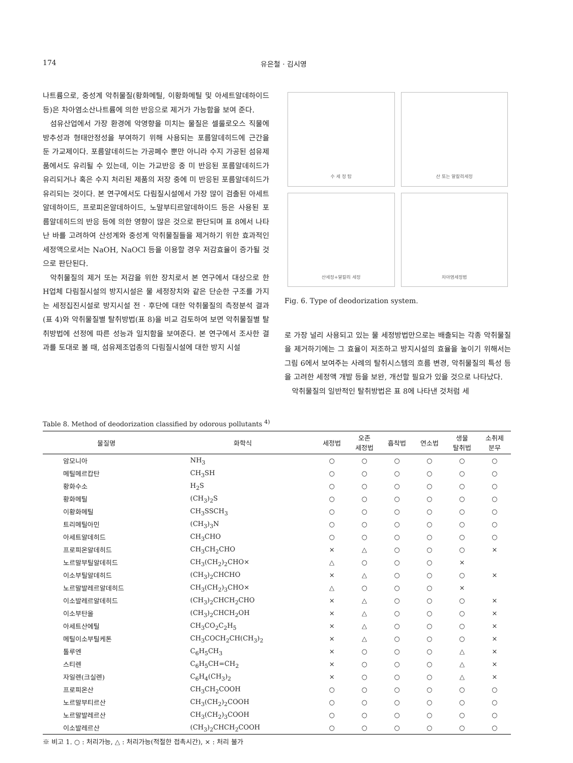174 유은철 · 김시영
나트륨으로, 중성계 악취물질(황화메틸, 이황화메틸 및 아세트알데하이드 등)은 차아염소산나트륨에 의한 반응으로 제거가 가능함을 보여 준다.
섬유산업에서 가장 환경에 악영향을 미치는 물질은 셀룰로오스 직물에 방추성과 형태안정성을 부여하기 위해 사용되는 포름알데히드에 근간을 둔 가교제이다. 포름알데히드는 가공폐수 뿐만 아니라 수지 가공된 섬유제품에서도 유리될 수 있는데, 이는 가교반응 중 미 반응된 포름알데히드가 유리되거나 혹은 수지 처리된 제품의 저장 중에 미 반응된 포름알데히드가 유리되는 것이다. 본 연구에서도 다림질시설에서 가장 많이 검출된 아세트알데하이드, 프로피온알데하이드, 노말부티르알데하이드 등은 사용된 포름알데히드의 반응 등에 의한 영향이 많은 것으로 판단되며 표 8에서 나타난 바를 고려하여 산성계와 중성계 악취물질들을 제거하기 위한 효과적인 세정액으로서는 NaOH, NaOCl 등을 이용할 경우 저감효율이 증가될 것으로 판단된다.
악취물질의 제거 또는 저감을 위한 장치로서 본 연구에서 대상으로 한 H업체 다림질시설의 방지시설은 물 세정장치와 같은 단순한 구조를 가지는 세정집진시설로 방지시설 전 · 후단에 대한 악취물질의 측정분석 결과(표 4)와 악취물질별 탈취방법(표 8)을 비교 검토하여 보면 악취물질별 탈취방법에 선정에 따른 성능과 일치함을 보여준다. 본 연구에서 조사한 결과를 토대로 볼 때, 섬유제조업종의 다림질시설에 대한 방지 시설
수 세 정 탑
산 또는 알칼리세정
산세정+알칼리 세정
차아염세정법
Fig. 6. Type of deodorization system.
로 가장 널리 사용되고 있는 물 세정방법만으로는 배출되는 각종 악취물질을 제거하기에는 그 효율이 저조하고 방지시설의 효율을 높이기 위해서는 그림 6에서 보여주는 사례의 탈취시스템의 흐름 변경, 악취물질의 특성 등을 고려한 세정액 개발 등을 보완, 개선할 필요가 있을 것으로 나타났다.
악취물질의 일반적인 탈취방법은 표 8에 나타낸 것처럼 세
Table 8. Method of deodorization classified by odorous pollutants <sup>4)</sup>
| 물질명 | 화학식 | 세정법 | 오존 세정법 | 흡착법 | 연소법 | 생물 탈취법 | 소취제 분무 |
| --- | --- | --- | --- | --- | --- | --- | --- |
| 암모니아 | NH<sub>3</sub> | ○ | ○ | ○ | ○ | ○ | ○ |
| 메틸메르캅탄 | CH<sub>3</sub>SH | ○ | ○ | ○ | ○ | ○ | ○ |
| 황화수소 | H<sub>2</sub>S | ○ | ○ | ○ | ○ | ○ | ○ |
| 황화메틸 | (CH<sub>3</sub>)<sub>2</sub>S | ○ | ○ | ○ | ○ | ○ | ○ |
| 이황화메틸 | CH<sub>3</sub>SSCH<sub>3</sub> | ○ | ○ | ○ | ○ | ○ | ○ |
| 트리메틸아민 | (CH<sub>3</sub>)<sub>3</sub>N | ○ | ○ | ○ | ○ | ○ | ○ |
| 아세트알데히드 | CH<sub>3</sub>CHO | ○ | ○ | ○ | ○ | ○ | ○ |
| 프로피온알데히드 | CH<sub>3</sub>CH<sub>2</sub>CHO | × | △ | ○ | ○ | ○ | × |
| 노르말부틸알데히드 | CH<sub>3</sub>(CH<sub>2</sub>)<sub>2</sub>CHO× | △ | ○ | ○ | ○ | × | |
| 이소부틸알데히드 | (CH<sub>3</sub>)<sub>2</sub>CHCHO | × | △ | ○ | ○ | ○ | × |
| 노르말발레르알데히드 | CH<sub>3</sub>(CH<sub>2</sub>)<sub>3</sub>CHO× | △ | ○ | ○ | ○ | × | |
| 이소발레르알데히드 | (CH<sub>3</sub>)<sub>2</sub>CHCH<sub>2</sub>CHO | × | △ | ○ | ○ | ○ | × |
| 이소부탄올 | (CH<sub>3</sub>)<sub>2</sub>CHCH<sub>2</sub>OH | × | △ | ○ | ○ | ○ | × |
| 아세트산에틸 | CH<sub>3</sub>CO<sub>2</sub>C<sub>2</sub>H<sub>5</sub> | × | △ | ○ | ○ | ○ | × |
| 메틸이소부틸케톤 | CH<sub>3</sub>COCH<sub>2</sub>CH(CH<sub>3</sub>)<sub>2</sub> | × | △ | ○ | ○ | ○ | × |
| 톨루엔 | C<sub>6</sub>H<sub>5</sub>CH<sub>3</sub> | × | ○ | ○ | ○ | △ | × |
| 스티렌 | C<sub>6</sub>H<sub>5</sub>CH=CH<sub>2</sub> | × | ○ | ○ | ○ | △ | × |
| 자일렌(크실렌) | C<sub>6</sub>H<sub>4</sub>(CH<sub>3</sub>)<sub>2</sub> | × | ○ | ○ | ○ | △ | × |
| 프로피온산 | CH<sub>3</sub>CH<sub>2</sub>COOH | ○ | ○ | ○ | ○ | ○ | ○ |
| 노르말부티르산 | CH<sub>3</sub>(CH<sub>2</sub>)<sub>2</sub>COOH | ○ | ○ | ○ | ○ | ○ | ○ |
| 노르말발레르산 | CH<sub>3</sub>(CH<sub>2</sub>)<sub>3</sub>COOH | ○ | ○ | ○ | ○ | ○ | ○ |
| 이소발레르산 | (CH<sub>3</sub>)<sub>2</sub>CHCH<sub>2</sub>COOH | ○ | ○ | ○ | ○ | ○ | ○ |
※ 비고 1. ○ : 처리가능, △ : 처리가능(적절한 접촉시간), × : 처리 불가